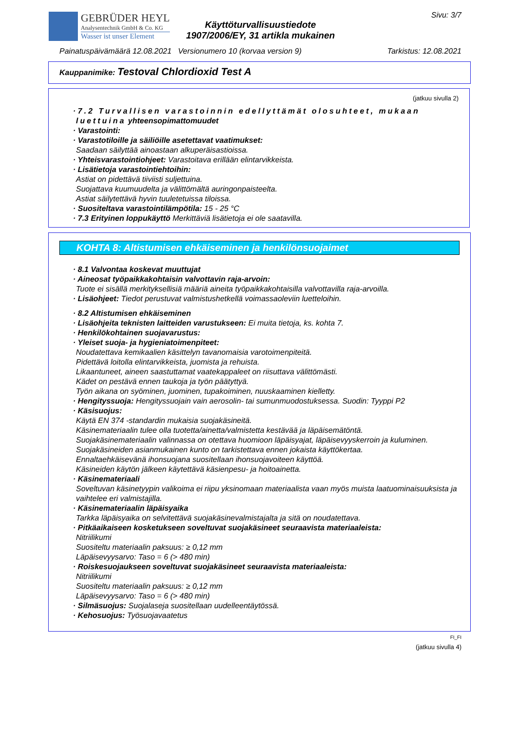GEBRÜDER HEYL
Analysentechnik GmbH & Co. KG
Wasser ist unser Element
Käyttöturvallisuustiedote
1907/2006/EY, 31 artikla mukainen
Sivu: 3/7
Painatuspäivämäärä 12.08.2021 Versionumero 10 (korvaa version 9) Tarkistus: 12.08.2021
Kauppanimike: Testoval Chlordioxid Test A
(jatkuu sivulla 2)
· 7.2 Turvallisen varastoinnin edellyttämät olosuhteet, mukaan luettuina yhteensopimattomuudet
· Varastointi:
· Varastotiloille ja säiliöille asetettavat vaatimukset:
Saadaan säilyttää ainoastaan alkuperäisastioissa.
· Yhteisvarastointiohjeet: Varastoitava erillään elintarvikkeista.
· Lisätietoja varastointiehtoihin:
Astiat on pidettävä tiiviisti suljettuina.
Suojattava kuumuudelta ja välittömältä auringonpaisteelta.
Astiat säilytettävä hyvin tuuletetuissa tiloissa.
· Suositeltava varastointilämpötila: 15 - 25 °C
· 7.3 Erityinen loppukäyttö Merkittäviä lisätietoja ei ole saatavilla.
KOHTA 8: Altistumisen ehkäiseminen ja henkilönsuojaimet
· 8.1 Valvontaa koskevat muuttujat
· Aineosat työpaikkakohtaisin valvottavin raja-arvoin:
Tuote ei sisällä merkityksellisiä määriä aineita työpaikkakohtaisilla valvottavilla raja-arvoilla.
· Lisäohjeet: Tiedot perustuvat valmistushetkellä voimassaoleviin luetteloihin.
· 8.2 Altistumisen ehkäiseminen
· Lisäohjeita teknisten laitteiden varustukseen: Ei muita tietoja, ks. kohta 7.
· Henkilökohtainen suojavarustus:
· Yleiset suoja- ja hygieniatoimenpiteet:
Noudatettava kemikaalien käsittelyn tavanomaisia varotoimenpiteitä.
Pidettävä loitolla elintarvikkeista, juomista ja rehuista.
Likaantuneet, aineen saastuttamat vaatekappaleet on riisuttava välittömästi.
Kädet on pestävä ennen taukoja ja työn päätyttyä.
Työn aikana on syöminen, juominen, tupakoiminen, nuuskaaminen kielletty.
· Hengityssuoja: Hengityssuojain vain aerosolin- tai sumunmuodostuksessa. Suodin: Tyyppi P2
· Käsisuojus:
Käytä EN 374 -standardin mukaisia suojakäsineitä.
Käsinemateriaalin tulee olla tuotetta/ainetta/valmistetta kestävää ja läpäisemätöntä.
Suojakäsinemateriaalin valinnassa on otettava huomioon läpäisyajat, läpäisevyyskerroin ja kuluminen.
Suojakäsineiden asianmukainen kunto on tarkistettava ennen jokaista käyttökertaa.
Ennaltaehkäisevänä ihonsuojana suositellaan ihonsuojavoiteen käyttöä.
Käsineiden käytön jälkeen käytettävä käsienpesu- ja hoitoainetta.
· Käsinemateriaali
Soveltuvan käsinetyypin valikoima ei riipu yksinomaan materiaalista vaan myös muista laatuominaisuuksista ja vaihtelee eri valmistajilla.
· Käsinemateriaalin läpäisyaika
Tarkka läpäisyaika on selvitettävä suojakäsinevalmistajalta ja sitä on noudatettava.
· Pitkäaikaiseen kosketukseen soveltuvat suojakäsineet seuraavista materiaaleista:
Nitriilikumi
Suositeltu materiaalin paksuus: ≥ 0,12 mm
Läpäisevyysarvo: Taso = 6 (> 480 min)
· Roiskesuojaukseen soveltuvat suojakäsineet seuraavista materiaaleista:
Nitriilikumi
Suositeltu materiaalin paksuus: ≥ 0,12 mm
Läpäisevyysarvo: Taso = 6 (> 480 min)
· Silmäsuojus: Suojalaseja suositellaan uudelleentäytössä.
· Kehosuojus: Työsuojavaatetus
FI_FI
(jatkuu sivulla 4)